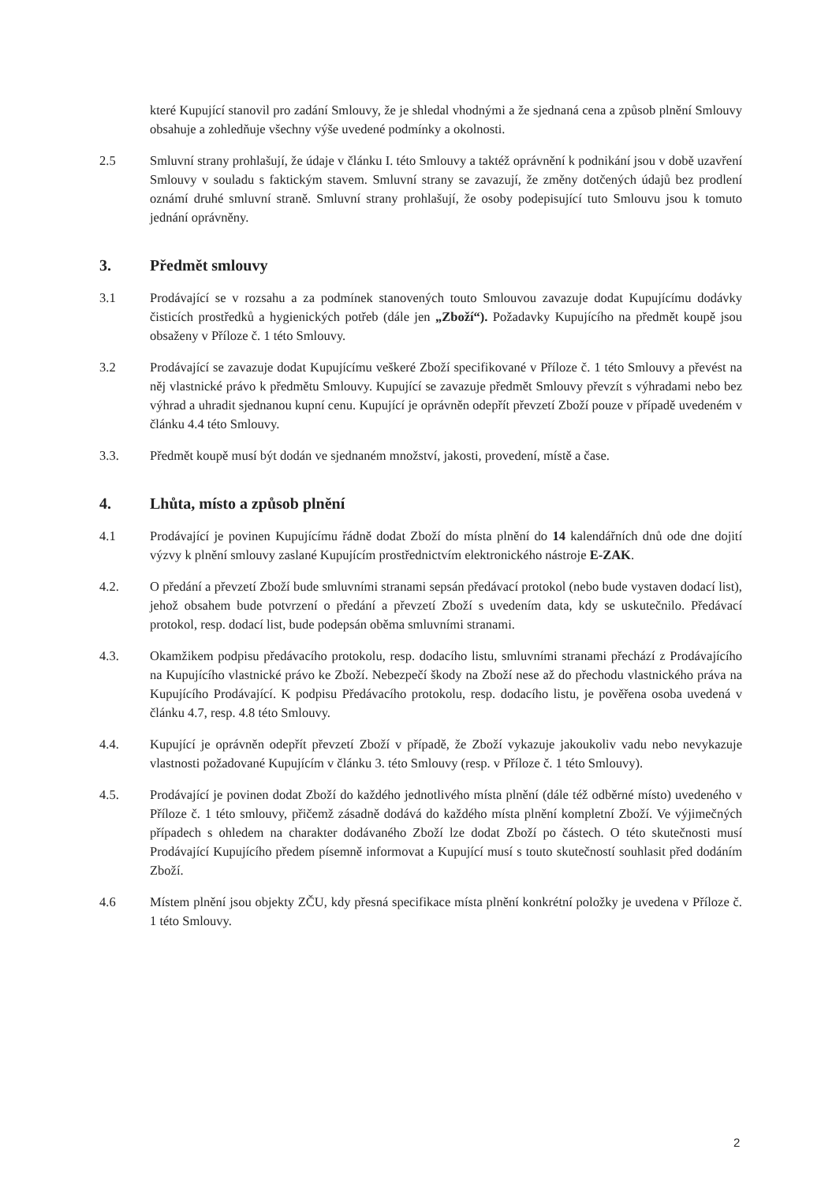které Kupující stanovil pro zadání Smlouvy, že je shledal vhodnými a že sjednaná cena a způsob plnění Smlouvy obsahuje a zohledňuje všechny výše uvedené podmínky a okolnosti.
2.5 Smluvní strany prohlašují, že údaje v článku I. této Smlouvy a taktéž oprávnění k podnikání jsou v době uzavření Smlouvy v souladu s faktickým stavem. Smluvní strany se zavazují, že změny dotčených údajů bez prodlení oznámí druhé smluvní straně. Smluvní strany prohlašují, že osoby podepisující tuto Smlouvu jsou k tomuto jednání oprávněny.
3. Předmět smlouvy
3.1 Prodávající se v rozsahu a za podmínek stanovených touto Smlouvou zavazuje dodat Kupujícímu dodávky čisticích prostředků a hygienických potřeb (dále jen „Zboží“). Požadavky Kupujícího na předmět koupě jsou obsaženy v Příloze č. 1 této Smlouvy.
3.2 Prodávající se zavazuje dodat Kupujícímu veškeré Zboží specifikované v Příloze č. 1 této Smlouvy a převést na něj vlastnické právo k předmětu Smlouvy. Kupující se zavazuje předmět Smlouvy převzít s výhradami nebo bez výhrad a uhradit sjednanou kupní cenu. Kupující je oprávněn odepřít převzetí Zboží pouze v případě uvedeném v článku 4.4 této Smlouvy.
3.3. Předmět koupě musí být dodán ve sjednaném množství, jakosti, provedení, místě a čase.
4. Lhůta, místo a způsob plnění
4.1 Prodávající je povinen Kupujícímu řádně dodat Zboží do místa plnění do 14 kalendářních dnů ode dne dojití výzvy k plnění smlouvy zaslané Kupujícím prostřednictvím elektronického nástroje E-ZAK.
4.2. O předání a převzetí Zboží bude smluvními stranami sepsán předávací protokol (nebo bude vystaven dodací list), jehož obsahem bude potvrzení o předání a převzetí Zboží s uvedením data, kdy se uskutečnilo. Předávací protokol, resp. dodací list, bude podepsán oběma smluvními stranami.
4.3. Okamžikem podpisu předávacího protokolu, resp. dodacího listu, smluvními stranami přechází z Prodávajícího na Kupujícího vlastnické právo ke Zboží. Nebezpečí škody na Zboží nese až do přechodu vlastnického práva na Kupujícího Prodávající. K podpisu Předávacího protokolu, resp. dodacího listu, je pověřena osoba uvedená v článku 4.7, resp. 4.8 této Smlouvy.
4.4. Kupující je oprávněn odepřít převzetí Zboží v případě, že Zboží vykazuje jakoukoliv vadu nebo nevykazuje vlastnosti požadované Kupujícím v článku 3. této Smlouvy (resp. v Příloze č. 1 této Smlouvy).
4.5. Prodávající je povinen dodat Zboží do každého jednotlivého místa plnění (dále též odběrné místo) uvedeného v Příloze č. 1 této smlouvy, přičemž zásadně dodává do každého místa plnění kompletní Zboží. Ve výjimečných případech s ohledem na charakter dodávaného Zboží lze dodat Zboží po částech. O této skutečnosti musí Prodávající Kupujícího předem písemně informovat a Kupující musí s touto skutečností souhlasit před dodáním Zboží.
4.6 Místem plnění jsou objekty ZČU, kdy přesná specifikace místa plnění konkrétní položky je uvedena v Příloze č. 1 této Smlouvy.
2